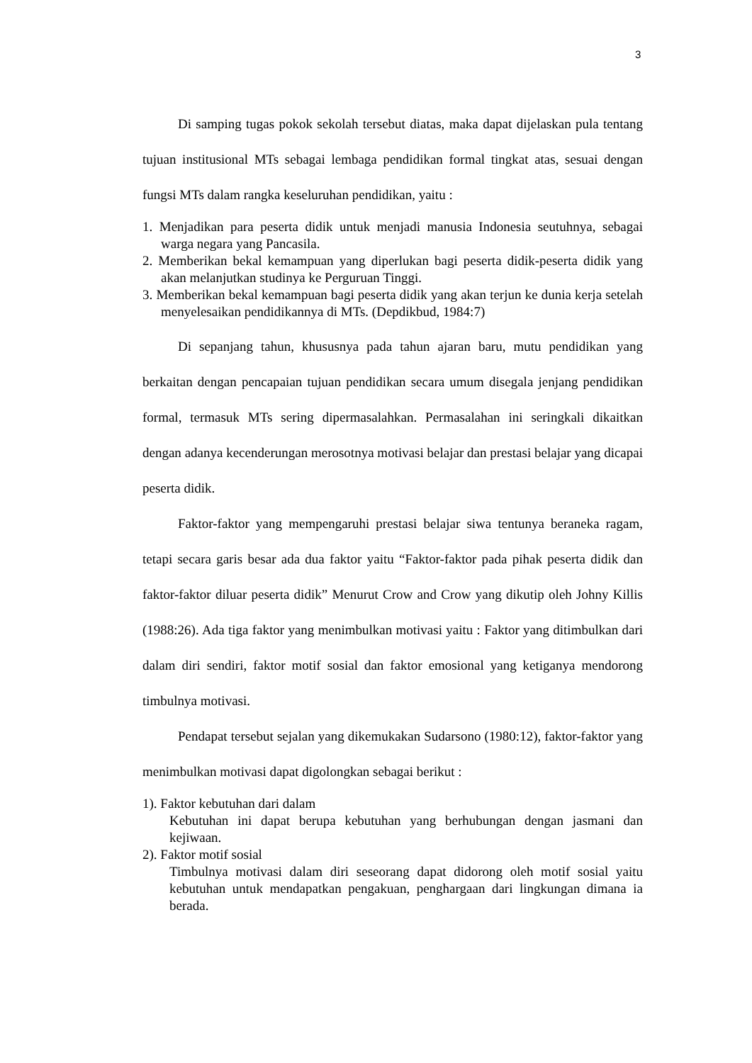3
Di samping tugas pokok sekolah tersebut diatas, maka dapat dijelaskan pula tentang tujuan institusional MTs sebagai lembaga pendidikan formal tingkat atas, sesuai dengan fungsi MTs dalam rangka keseluruhan pendidikan, yaitu :
1. Menjadikan para peserta didik untuk menjadi manusia Indonesia seutuhnya, sebagai warga negara yang Pancasila.
2. Memberikan bekal kemampuan yang diperlukan bagi peserta didik-peserta didik yang akan melanjutkan studinya ke Perguruan Tinggi.
3. Memberikan bekal kemampuan bagi peserta didik yang akan terjun ke dunia kerja setelah menyelesaikan pendidikannya di MTs. (Depdikbud, 1984:7)
Di sepanjang tahun, khususnya pada tahun ajaran baru, mutu pendidikan yang berkaitan dengan pencapaian tujuan pendidikan secara umum disegala jenjang pendidikan formal, termasuk MTs sering dipermasalahkan. Permasalahan ini seringkali dikaitkan dengan adanya kecenderungan merosotnya motivasi belajar dan prestasi belajar yang dicapai peserta didik.
Faktor-faktor yang mempengaruhi prestasi belajar siwa tentunya beraneka ragam, tetapi secara garis besar ada dua faktor yaitu “Faktor-faktor pada pihak peserta didik dan faktor-faktor diluar peserta didik” Menurut Crow and Crow yang dikutip oleh Johny Killis (1988:26). Ada tiga faktor yang menimbulkan motivasi yaitu : Faktor yang ditimbulkan dari dalam diri sendiri, faktor motif sosial dan faktor emosional yang ketiganya mendorong timbulnya motivasi.
Pendapat tersebut sejalan yang dikemukakan Sudarsono (1980:12), faktor-faktor yang menimbulkan motivasi dapat digolongkan sebagai berikut :
1). Faktor kebutuhan dari dalam
Kebutuhan ini dapat berupa kebutuhan yang berhubungan dengan jasmani dan kejiwaan.
2). Faktor motif sosial
Timbulnya motivasi dalam diri seseorang dapat didorong oleh motif sosial yaitu kebutuhan untuk mendapatkan pengakuan, penghargaan dari lingkungan dimana ia berada.